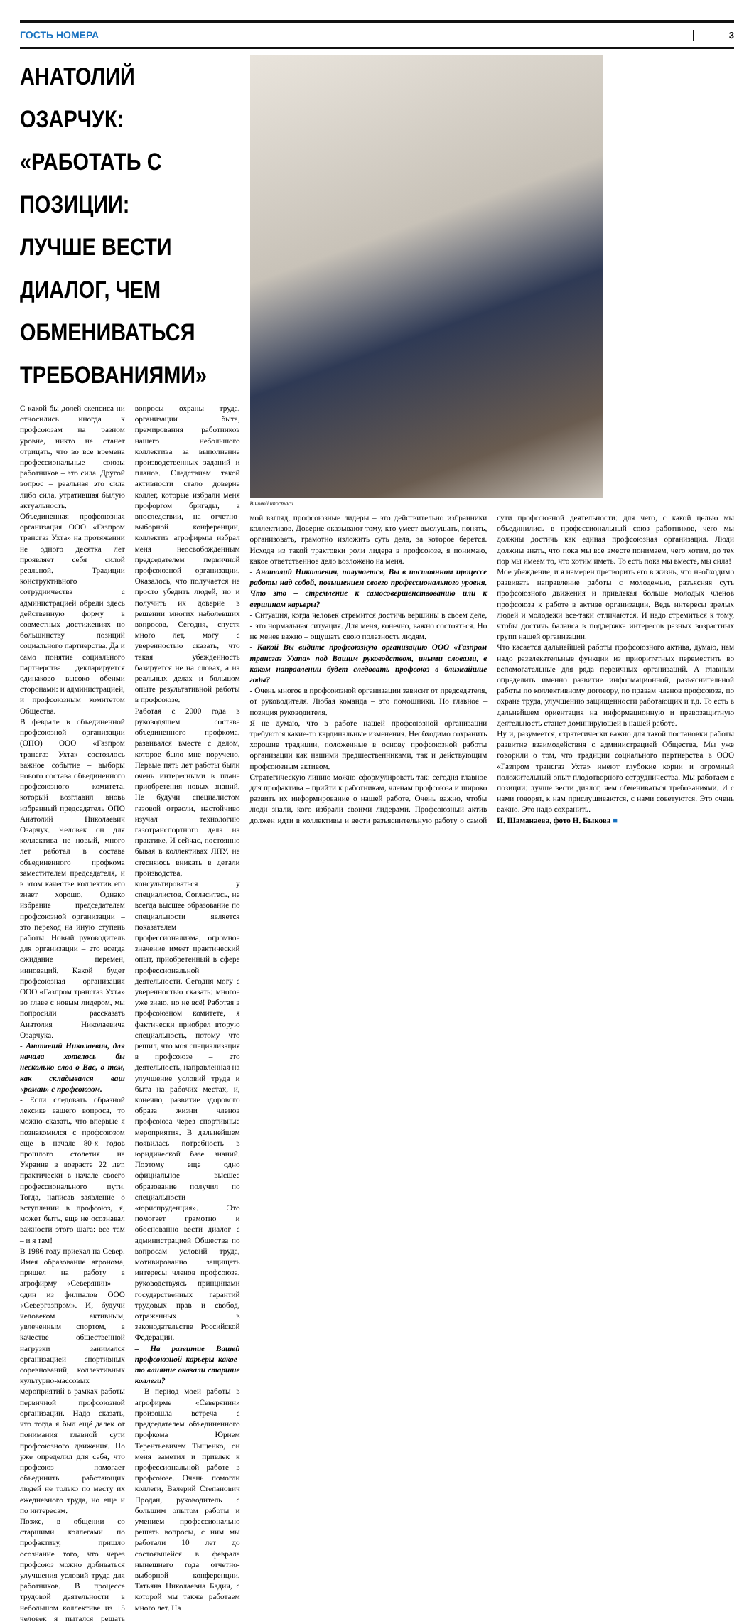ГОСТЬ НОМЕРА 3
АНАТОЛИЙ ОЗАРЧУК:
«РАБОТАТЬ С ПОЗИЦИИ: ЛУЧШЕ ВЕСТИ ДИАЛОГ, ЧЕМ ОБМЕНИВАТЬСЯ ТРЕБОВАНИЯМИ»
С какой бы долей скепсиса ни относились иногда к профсоюзам на разном уровне, никто не станет отрицать, что во все времена профессиональные союзы работников – это сила. Другой вопрос – реальная это сила либо сила, утратившая былую актуальность.
Объединенная профсоюзная организация ООО «Газпром трансгаз Ухта» на протяжении не одного десятка лет проявляет себя силой реальной. Традиции конструктивного сотрудничества с администрацией обрели здесь действенную форму в совместных достижениях по большинству позиций социального партнерства. Да и само понятие социального партнерства декларируется одинаково высоко обеими сторонами: и администрацией, и профсоюзным комитетом Общества.
В феврале в объединенной профсоюзной организации (ОПО) ООО «Газпром трансгаз Ухта» состоялось важное событие – выборы нового состава объединенного профсоюзного комитета, который возглавил вновь избранный председатель ОПО Анатолий Николаевич Озарчук. Человек он для коллектива не новый, много лет работал в составе объединенного профкома заместителем председателя, и в этом качестве коллектив его знает хорошо. Однако избрание председателем профсоюзной организации – это переход на иную ступень работы. Новый руководитель для организации – это всегда ожидание перемен, инноваций. Какой будет профсоюзная организация ООО «Газпром трансгаз Ухта» во главе с новым лидером, мы попросили рассказать Анатолия Николаевича Озарчука.
- Анатолий Николаевич, для начала хотелось бы несколько слов о Вас, о том, как складывался ваш «роман» с профсоюзом.
- Если следовать образной лексике вашего вопроса, то можно сказать, что впервые я познакомился с профсоюзом ещё в начале 80-х годов прошлого столетия на Украине в возрасте 22 лет, практически в начале своего профессионального пути. Тогда, написав заявление о вступлении в профсоюз, я, может быть, еще не осознавал важности этого шага: все там – и я там!
В 1986 году приехал на Север. Имея образование агронома, пришел на работу в агрофирму «Северянин» – один из филиалов ООО «Севергазпром». И, будучи человеком активным, увлеченным спортом, в качестве общественной нагрузки занимался организацией спортивных соревнований, коллективных культурно-массовых мероприятий в рамках работы первичной профсоюзной организации. Надо сказать, что тогда я был ещё далек от понимания главной сути профсоюзного движения. Но уже определил для себя, что профсоюз помогает объединить работающих людей не только по месту их ежедневного труда, но еще и по интересам.
Позже, в общении со старшими коллегами по профактиву, пришло осознание того, что через профсоюз можно добиваться улучшения условий труда для работников. В процессе трудовой деятельности в небольшом коллективе из 15 человек я пытался решать вопросы охраны труда, организации быта, премирования работников нашего небольшого коллектива за выполнение производственных заданий и планов. Следствием такой активности стало доверие коллег, которые избрали меня профоргом бригады, а впоследствии, на отчетно-выборной конференции, коллектив агрофирмы избрал меня неосвобожденным председателем первичной профсоюзной организации. Оказалось, что получается не просто убедить людей, но и получить их доверие в решении многих наболевших вопросов. Сегодня, спустя много лет, могу с уверенностью сказать, что такая убежденность базируется не на словах, а на реальных делах и большом опыте результативной работы в профсоюзе.
Работая с 2000 года в руководящем составе объединенного профкома, развивался вместе с делом, которое было мне поручено. Первые пять лет работы были очень интересными в плане приобретения новых знаний. Не будучи специалистом газовой отрасли, настойчиво изучал технологию газотранспортного дела на практике. И сейчас, постоянно бывая в коллективах ЛПУ, не стесняюсь вникать в детали производства, консультироваться у специалистов. Согласитесь, не всегда высшее образование по специальности является показателем профессионализма, огромное значение имеет практический опыт, приобретенный в сфере профессиональной деятельности. Сегодня могу с уверенностью сказать: многое уже знаю, но не всё! Работая в профсоюзном комитете, я фактически приобрел вторую специальность, потому что решил, что моя специализация в профсоюзе – это деятельность, направленная на улучшение условий труда и быта на рабочих местах, и, конечно, развитие здорового образа жизни членов профсоюза через спортивные мероприятия. В дальнейшем появилась потребность в юридической базе знаний. Поэтому еще одно официальное высшее образование получил по специальности «юриспруденция». Это помогает грамотно и обоснованно вести диалог с администрацией Общества по вопросам условий труда, мотивированно защищать интересы членов профсоюза, руководствуясь принципами государственных гарантий трудовых прав и свобод, отраженных в законодательстве Российской Федерации.
– На развитие Вашей профсоюзной карьеры какое-то влияние оказали старшие коллеги?
– В период моей работы в агрофирме «Северянин» произошла встреча с председателем объединенного профкома Юрием Терентьевичем Тыщенко, он меня заметил и привлек к профессиональной работе в профсоюзе. Очень помогли коллеги, Валерий Степанович Продан, руководитель с большим опытом работы и умением профессионально решать вопросы, с ним мы работали 10 лет до состоявшейся в феврале нынешнего года отчетно-выборной конференции, Татьяна Николаевна Бадич, с которой мы также работаем много лет. На
В новой ипостаси
мой взгляд, профсоюзные лидеры – это действительно избранники коллективов. Доверие оказывают тому, кто умеет выслушать, понять, организовать, грамотно изложить суть дела, за которое берется. Исходя из такой трактовки роли лидера в профсоюзе, я понимаю, какое ответственное дело возложено на меня.
- Анатолий Николаевич, получается, Вы в постоянном процессе работы над собой, повышением своего профессионального уровня. Что это – стремление к самосовершенствованию или к вершинам карьеры?
- Ситуация, когда человек стремится достичь вершины в своем деле, - это нормальная ситуация. Для меня, конечно, важно состояться. Но не менее важно – ощущать свою полезность людям.
- Какой Вы видите профсоюзную организацию ООО «Газпром трансгаз Ухта» под Вашим руководством, иными словами, в каком направлении будет следовать профсоюз в ближайшие годы?
- Очень многое в профсоюзной организации зависит от председателя, от руководителя. Любая команда – это помощники. Но главное – позиция руководителя.
Я не думаю, что в работе нашей профсоюзной организации требуются какие-то кардинальные изменения. Необходимо сохранить хорошие традиции, положенные в основу профсоюзной работы организации как нашими предшественниками, так и действующим профсоюзным активом.
Стратегическую линию можно сформулировать так: сегодня главное для профактива – прийти к работникам, членам профсоюза и широко развить их информирование о нашей работе. Очень важно, чтобы люди знали, кого избрали своими лидерами. Профсоюзный актив должен идти в коллективы и вести разъяснительную работу о самой сути профсоюзной деятельности: для чего, с какой целью мы объединились в профессиональный союз работников, чего мы должны достичь как единая профсоюзная организация. Люди должны знать, что пока мы все вместе понимаем, чего хотим, до тех пор мы имеем то, что хотим иметь. То есть пока мы вместе, мы сила!
Мое убеждение, и я намерен претворить его в жизнь, что необходимо развивать направление работы с молодежью, разъясняя суть профсоюзного движения и привлекая больше молодых членов профсоюза к работе в активе организации. Ведь интересы зрелых людей и молодежи всё-таки отличаются. И надо стремиться к тому, чтобы достичь баланса в поддержке интересов разных возрастных групп нашей организации.
Что касается дальнейшей работы профсоюзного актива, думаю, нам надо развлекательные функции из приоритетных переместить во вспомогательные для ряда первичных организаций. А главным определить именно развитие информационной, разъяснительной работы по коллективному договору, по правам членов профсоюза, по охране труда, улучшению защищенности работающих и т.д. То есть в дальнейшем ориентация на информационную и правозащитную деятельность станет доминирующей в нашей работе.
Ну и, разумеется, стратегически важно для такой постановки работы развитие взаимодействия с администрацией Общества. Мы уже говорили о том, что традиции социального партнерства в ООО «Газпром трансгаз Ухта» имеют глубокие корни и огромный положительный опыт плодотворного сотрудничества. Мы работаем с позиции: лучше вести диалог, чем обмениваться требованиями. И с нами говорят, к нам прислушиваются, с нами советуются. Это очень важно. Это надо сохранить.
И. Шаманаева, фото Н. Быкова ■